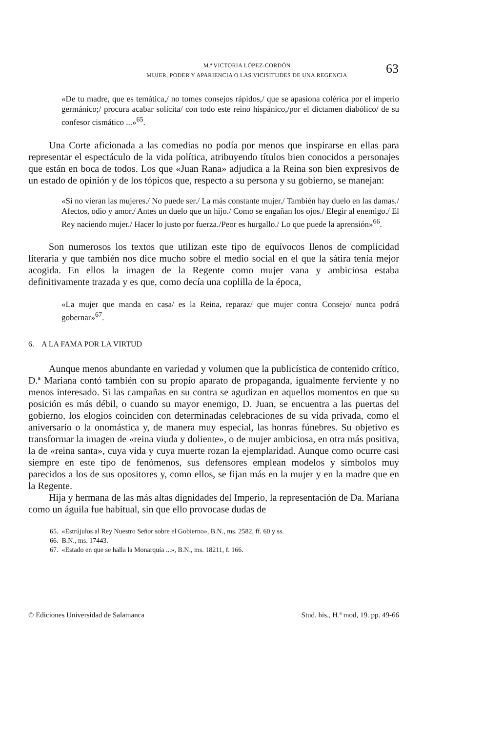M.ª VICTORIA LÓPEZ-CORDÓN
MUJER, PODER Y APARIENCIA O LAS VICISITUDES DE UNA REGENCIA
63
«De tu madre, que es temática,/ no tomes consejos rápidos,/ que se apasiona colérica por el imperio germánico;/ procura acabar solícita/ con todo este reino hispánico,/por el dictamen diabólico/ de su confesor cismático ...»<sup>65</sup>.
Una Corte aficionada a las comedias no podía por menos que inspirarse en ellas para representar el espectáculo de la vida política, atribuyendo títulos bien conocidos a personajes que están en boca de todos. Los que «Juan Rana» adjudica a la Reina son bien expresivos de un estado de opinión y de los tópicos que, respecto a su persona y su gobierno, se manejan:
«Si no vieran las mujeres./ No puede ser./ La más constante mujer./ También hay duelo en las damas./ Afectos, odio y amor./ Antes un duelo que un hijo./ Como se engañan los ojos./ Elegir al enemigo./ El Rey naciendo mujer./ Hacer lo justo por fuerza./Peor es hurgallo./ Lo que puede la aprensión»<sup>66</sup>.
Son numerosos los textos que utilizan este tipo de equívocos llenos de complicidad literaria y que también nos dice mucho sobre el medio social en el que la sátira tenía mejor acogida. En ellos la imagen de la Regente como mujer vana y ambiciosa estaba definitivamente trazada y es que, como decía una coplilla de la época,
«La mujer que manda en casa/ es la Reina, reparaz/ que mujer contra Consejo/ nunca podrá gobernar»<sup>67</sup>.
6. A LA FAMA POR LA VIRTUD
Aunque menos abundante en variedad y volumen que la publicística de contenido crítico, D.ª Mariana contó también con su propio aparato de propaganda, igualmente ferviente y no menos interesado. Si las campañas en su contra se agudizan en aquellos momentos en que su posición es más débil, o cuando su mayor enemigo, D. Juan, se encuentra a las puertas del gobierno, los elogios coinciden con determinadas celebraciones de su vida privada, como el aniversario o la onomástica y, de manera muy especial, las honras fúnebres. Su objetivo es transformar la imagen de «reina viuda y doliente», o de mujer ambiciosa, en otra más positiva, la de «reina santa», cuya vida y cuya muerte rozan la ejemplaridad. Aunque como ocurre casi siempre en este tipo de fenómenos, sus defensores emplean modelos y símbolos muy parecidos a los de sus opositores y, como ellos, se fijan más en la mujer y en la madre que en la Regente.
Hija y hermana de las más altas dignidades del Imperio, la representación de Da. Mariana como un águila fue habitual, sin que ello provocase dudas de
65. «Estrújulos al Rey Nuestro Señor sobre el Gobierno», B.N., ms. 2582, ff. 60 y ss.
66. B.N., ms. 17443.
67. «Estado en que se halla la Monarquía ...», B.N., ms. 18211, f. 166.
© Ediciones Universidad de Salamanca Stud. his., H.ª mod, 19. pp. 49-66